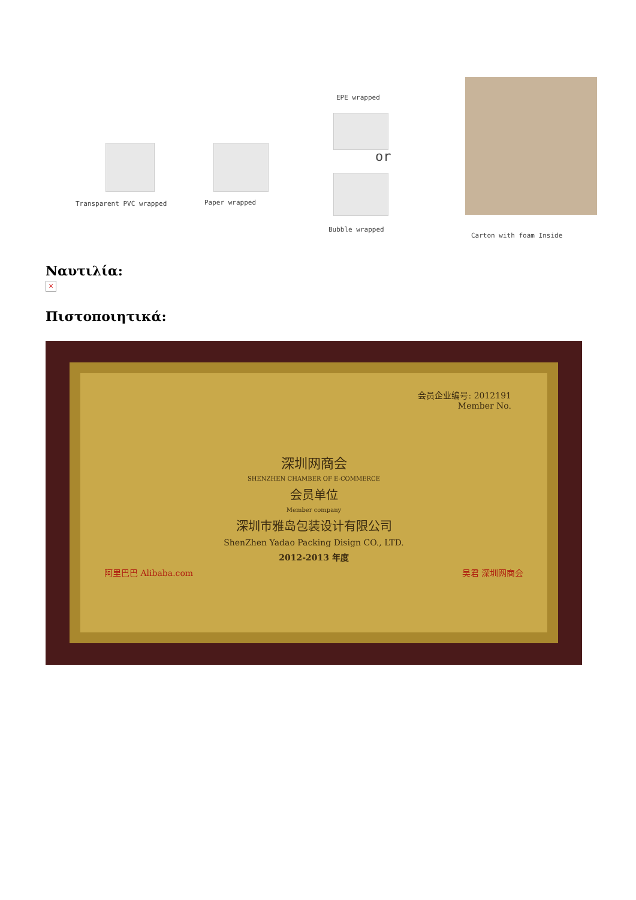Transparent PVC wrapped Paper wrapped
EPE wrapped
or
Bubble wrapped
Carton with foam Inside
Ναυτιλία:
×
Πιστοποιητικά:
会员企业编号: 2012191
Member No.
深圳网商会
SHENZHEN CHAMBER OF E-COMMERCE
会员单位
Member company
深圳市雅岛包装设计有限公司
ShenZhen Yadao Packing Disign CO., LTD.
2012-2013 年度
阿里巴巴 Alibaba.com 吴君 深圳网商会